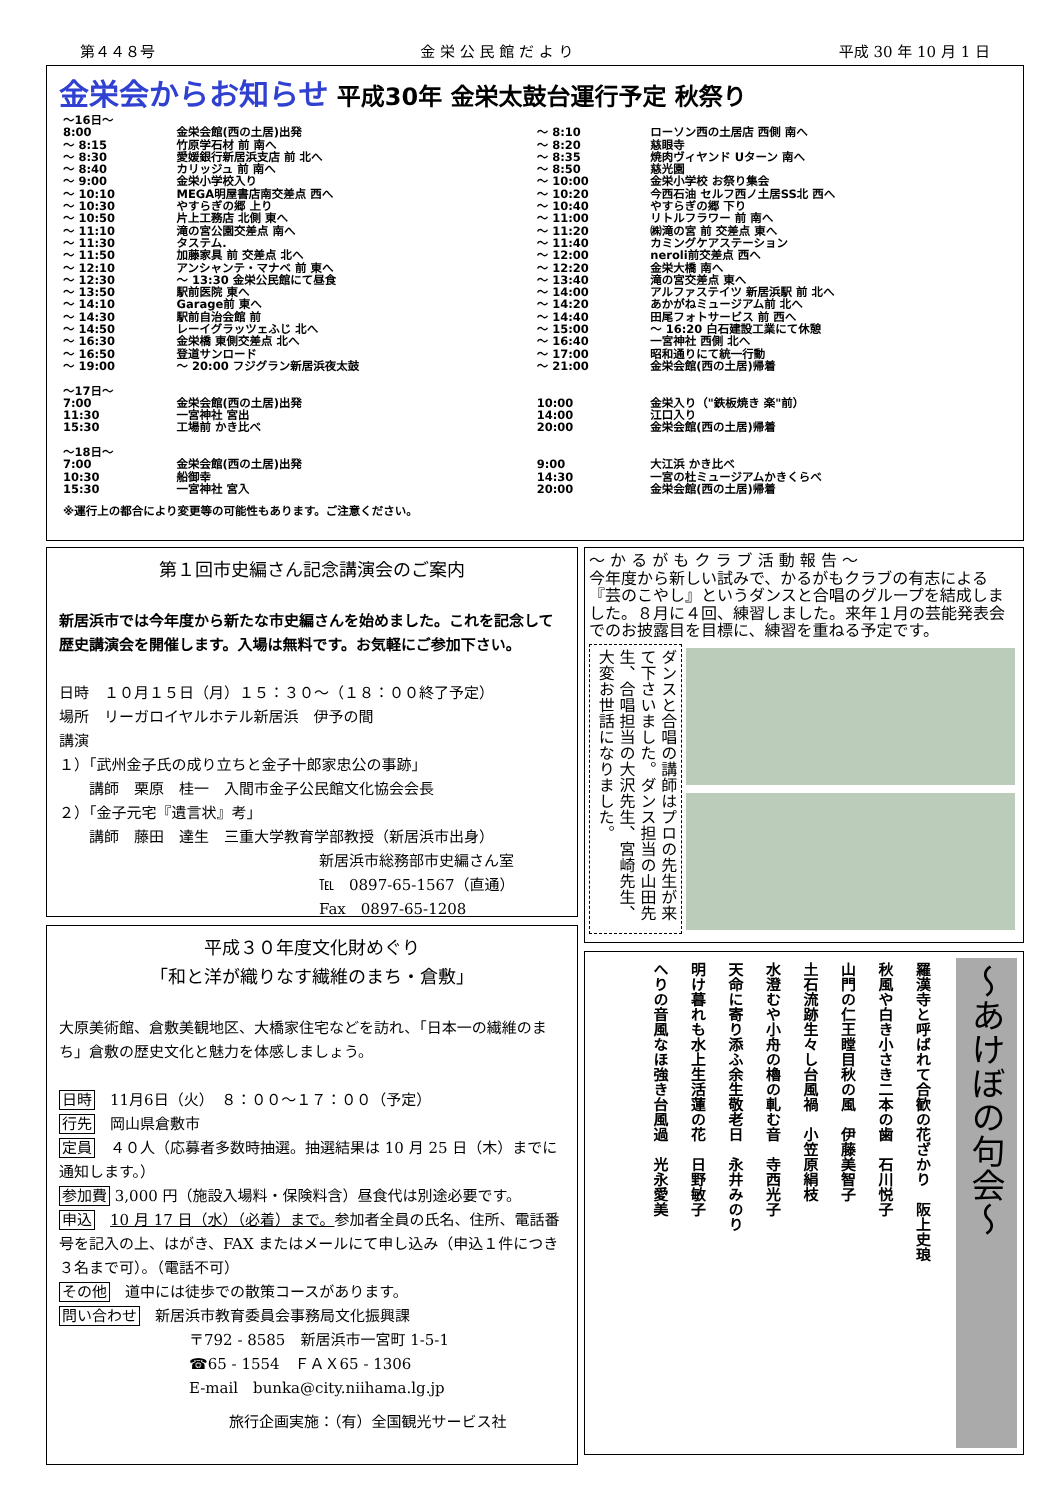第４４８号 金 栄 公 民 館 だ よ り 平成 30 年 10 月 1 日
金栄会からお知らせ 平成30年 金栄太鼓台運行予定 秋祭り
| ～16日～ | | | |
| 8:00 | 金栄会館(西の土居)出発 | ～ 8:10 | ローソン西の土居店 西側 南へ |
| ～ 8:15 | 竹原学石材 前 南へ | ～ 8:20 | 慈眼寺 |
| ～ 8:30 | 愛媛銀行新居浜支店 前 北へ | ～ 8:35 | 焼肉ヴィヤンド Uターン 南へ |
| ～ 8:40 | カリッジュ 前 南へ | ～ 8:50 | 慈光園 |
| ～ 9:00 | 金栄小学校入り | ～ 10:00 | 金栄小学校 お祭り集会 |
| ～ 10:10 | MEGA明屋書店南交差点 西へ | ～ 10:20 | 今西石油 セルフ西ノ土居SS北 西へ |
| ～ 10:30 | やすらぎの郷 上り | ～ 10:40 | やすらぎの郷 下り |
| ～ 10:50 | 片上工務店 北側 東へ | ～ 11:00 | リトルフラワー 前 南へ |
| ～ 11:10 | 滝の宮公園交差点 南へ | ～ 11:20 | ㈱滝の宮 前 交差点 東へ |
| ～ 11:30 | タステム. | ～ 11:40 | カミングケアステーション |
| ～ 11:50 | 加藤家具 前 交差点 北へ | ～ 12:00 | neroli前交差点 西へ |
| ～ 12:10 | アンシャンテ・マナベ 前 東へ | ～ 12:20 | 金栄大橋 南へ |
| ～ 12:30 | ～ 13:30 金栄公民館にて昼食 | ～ 13:40 | 滝の宮交差点 東へ |
| ～ 13:50 | 駅前医院 東へ | ～ 14:00 | アルファステイツ 新居浜駅 前 北へ |
| ～ 14:10 | Garage前 東へ | ～ 14:20 | あかがねミュージアム前 北へ |
| ～ 14:30 | 駅前自治会館 前 | ～ 14:40 | 田尾フォトサービス 前 西へ |
| ～ 14:50 | レーイグラッツェふじ 北へ | ～ 15:00 | ～ 16:20 白石建設工業にて休憩 |
| ～ 16:30 | 金栄橋 東側交差点 北へ | ～ 16:40 | 一宮神社 西側 北へ |
| ～ 16:50 | 登道サンロード | ～ 17:00 | 昭和通りにて統一行動 |
| ～ 19:00 | ～ 20:00 フジグラン新居浜夜太鼓 | ～ 21:00 | 金栄会館(西の土居)帰着 |
| ～17日～ | | | |
| 7:00 | 金栄会館(西の土居)出発 | 10:00 | 金栄入り（"鉄板焼き 楽"前） |
| 11:30 | 一宮神社 宮出 | 14:00 | 江口入り |
| 15:30 | 工場前 かき比べ | 20:00 | 金栄会館(西の土居)帰着 |
| ～18日～ | | | |
| 7:00 | 金栄会館(西の土居)出発 | 9:00 | 大江浜 かき比べ |
| 10:30 | 船御幸 | 14:30 | 一宮の杜ミュージアムかきくらべ |
| 15:30 | 一宮神社 宮入 | 20:00 | 金栄会館(西の土居)帰着 |
| ※運行上の都合により変更等の可能性もあります。ご注意ください。 | | | |
第１回市史編さん記念講演会のご案内
新居浜市では今年度から新たな市史編さんを始めました。これを記念して歴史講演会を開催します。入場は無料です。お気軽にご参加下さい。
日時　１０月１５日（月）１５：３０～（１８：００終了予定）
場所　リーガロイヤルホテル新居浜　伊予の間
講演
１）「武州金子氏の成り立ちと金子十郎家忠公の事跡」
　　講師　栗原　桂一　入間市金子公民館文化協会会長
２）「金子元宅『遺言状』考」
　　講師　藤田　達生　三重大学教育学部教授（新居浜市出身）
新居浜市総務部市史編さん室
℡　0897-65-1567（直通）
Fax　0897-65-1208
平成３０年度文化財めぐり
「和と洋が織りなす繊維のまち・倉敷」
大原美術館、倉敷美観地区、大橋家住宅などを訪れ、「日本一の繊維のまち」倉敷の歴史文化と魅力を体感しましょう。
日時　11月6日（火）　８：００～１７：００（予定）
行先　岡山県倉敷市
定員　４０人（応募者多数時抽選。抽選結果は 10 月 25 日（木）までに通知します。）
参加費 3,000 円（施設入場料・保険料含）昼食代は別途必要です。
申込　10 月 17 日（水）（必着）まで。参加者全員の氏名、住所、電話番号を記入の上、はがき、FAX またはメールにて申し込み（申込１件につき３名まで可）。（電話不可）
その他　道中には徒歩での散策コースがあります。
問い合わせ　新居浜市教育委員会事務局文化振興課
〒792 - 8585　新居浜市一宮町 1-5-1
☎65 - 1554　ＦＡＸ65 - 1306
E-mail　bunka@city.niihama.lg.jp
旅行企画実施：（有）全国観光サービス社
～ か る が も ク ラ ブ 活 動 報 告 ～
今年度から新しい試みで、かるがもクラブの有志による『芸のこやし』というダンスと合唱のグループを結成しました。８月に４回、練習しました。来年１月の芸能発表会でのお披露目を目標に、練習を重ねる予定です。
ダンスと合唱の講師はプロの先生が来て下さいました。ダンス担当の山田先生、合唱担当の大沢先生、宮崎先生、大変お世話になりました。
～あけぼの句会～
羅漢寺と呼ばれて合歓の花ざかり　阪上史琅
秋風や白き小さき二本の歯　石川悦子
山門の仁王瞠目秋の風　伊藤美智子
土石流跡生々し台風禍　小笠原絹枝
水澄むや小舟の櫓の軋む音　寺西光子
天命に寄り添ふ余生敬老日　永井みのり
明け暮れも水上生活蓮の花　日野敏子
へりの音風なほ強き台風過　光永愛美